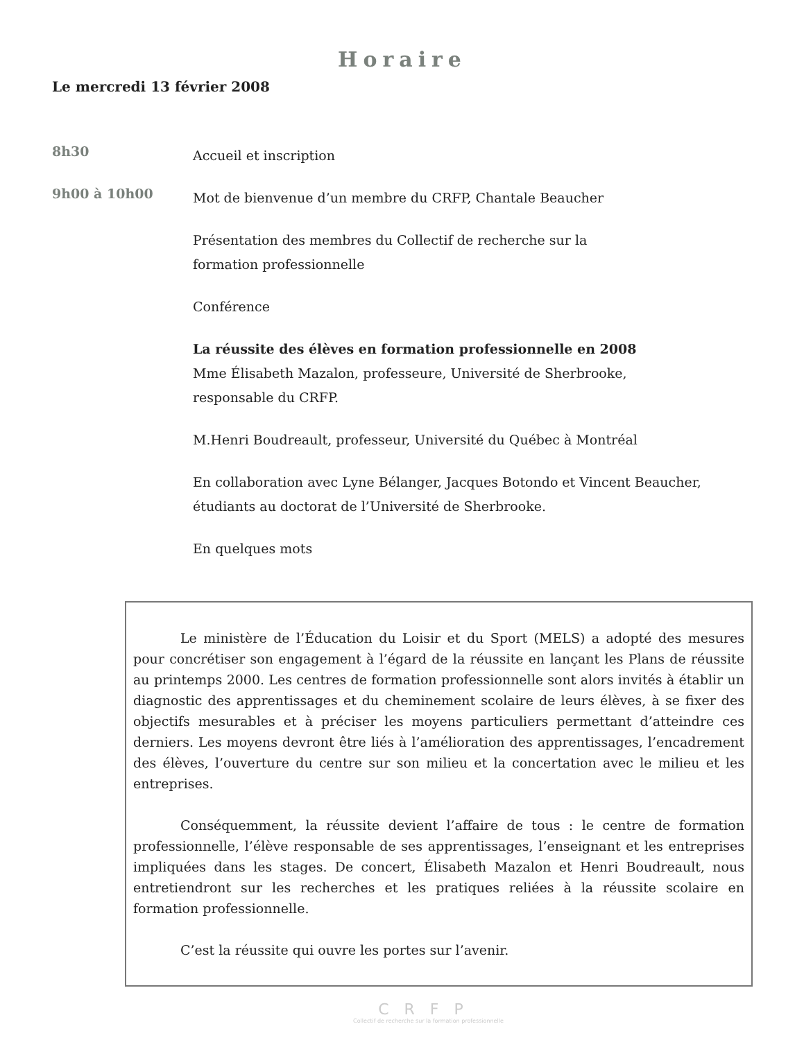Horaire
Le mercredi 13 février 2008
8h30
Accueil et inscription
9h00 à 10h00
Mot de bienvenue d’un membre du CRFP, Chantale Beaucher
Présentation des membres du Collectif de recherche sur la
formation professionnelle
Conférence
La réussite des élèves en formation professionnelle en 2008
Mme Élisabeth Mazalon, professeure, Université de Sherbrooke,
responsable du CRFP.
M.Henri Boudreault, professeur, Université du Québec à Montréal
En collaboration avec Lyne Bélanger, Jacques Botondo et Vincent Beaucher,
étudiants au doctorat de l’Université de Sherbrooke.
En quelques mots
Le ministère de l’Éducation du Loisir et du Sport (MELS) a adopté des mesures pour concrétiser son engagement à l’égard de la réussite en lançant les Plans de réussite au printemps 2000. Les centres de formation professionnelle sont alors invités à établir un diagnostic des apprentissages et du cheminement scolaire de leurs élèves, à se fixer des objectifs mesurables et à préciser les moyens particuliers permettant d’atteindre ces derniers. Les moyens devront être liés à l’amélioration des apprentissages, l’encadrement des élèves, l’ouverture du centre sur son milieu et la concertation avec le milieu et les entreprises.
Conséquemment, la réussite devient l’affaire de tous : le centre de formation professionnelle, l’élève responsable de ses apprentissages, l’enseignant et les entreprises impliquées dans les stages. De concert, Élisabeth Mazalon et Henri Boudreault, nous entretiendront sur les recherches et les pratiques reliées à la réussite scolaire en formation professionnelle.
C’est la réussite qui ouvre les portes sur l’avenir.
CRFP
Collectif de recherche sur la formation professionnelle